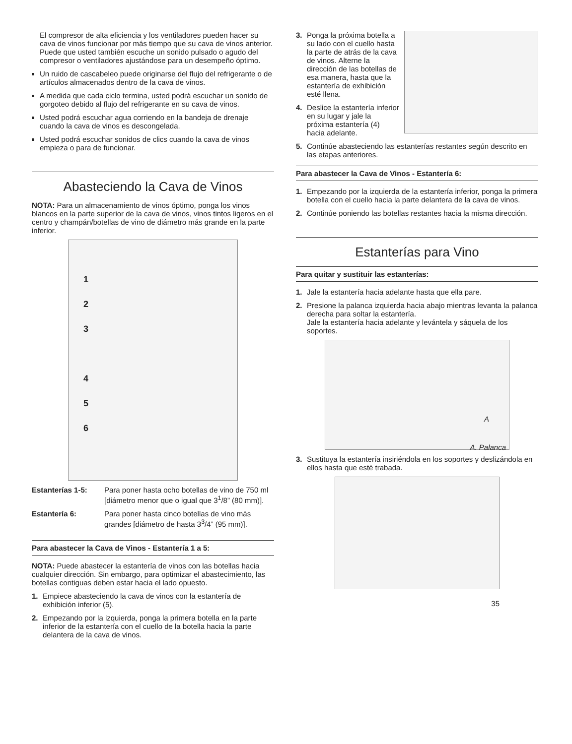El compresor de alta eficiencia y los ventiladores pueden hacer su cava de vinos funcionar por más tiempo que su cava de vinos anterior. Puede que usted también escuche un sonido pulsado o agudo del compresor o ventiladores ajustándose para un desempeño óptimo.
Un ruido de cascabeleo puede originarse del flujo del refrigerante o de artículos almacenados dentro de la cava de vinos.
A medida que cada ciclo termina, usted podrá escuchar un sonido de gorgoteo debido al flujo del refrigerante en su cava de vinos.
Usted podrá escuchar agua corriendo en la bandeja de drenaje cuando la cava de vinos es descongelada.
Usted podrá escuchar sonidos de clics cuando la cava de vinos empieza o para de funcionar.
Abasteciendo la Cava de Vinos
NOTA: Para un almacenamiento de vinos óptimo, ponga los vinos blancos en la parte superior de la cava de vinos, vinos tintos ligeros en el centro y champán/botellas de vino de diámetro más grande en la parte inferior.
1
2
3
4
5
6
Estanterías 1-5:
Para poner hasta ocho botellas de vino de 750 ml [diámetro menor que o igual que 3<sup>1</sup>/8” (80 mm)].
Estantería 6: Para poner hasta cinco botellas de vino más grandes [diámetro de hasta 3<sup>3</sup>/4” (95 mm)].
Para abastecer la Cava de Vinos - Estantería 1 a 5:
NOTA: Puede abastecer la estantería de vinos con las botellas hacia cualquier dirección. Sin embargo, para optimizar el abastecimiento, las botellas contiguas deben estar hacia el lado opuesto.
1. Empiece abasteciendo la cava de vinos con la estantería de exhibición inferior (5).
2. Empezando por la izquierda, ponga la primera botella en la parte inferior de la estantería con el cuello de la botella hacia la parte delantera de la cava de vinos.
3. Ponga la próxima botella a su lado con el cuello hasta la parte de atrás de la cava de vinos. Alterne la dirección de las botellas de esa manera, hasta que la estantería de exhibición esté llena.
4. Deslice la estantería inferior en su lugar y jale la próxima estantería (4) hacia adelante.
5. Continúe abasteciendo las estanterías restantes según descrito en las etapas anteriores.
Para abastecer la Cava de Vinos - Estantería 6:
1. Empezando por la izquierda de la estantería inferior, ponga la primera botella con el cuello hacia la parte delantera de la cava de vinos.
2. Continúe poniendo las botellas restantes hacia la misma dirección.
Estanterías para Vino
Para quitar y sustituir las estanterías:
1. Jale la estantería hacia adelante hasta que ella pare.
2. Presione la palanca izquierda hacia abajo mientras levanta la palanca derecha para soltar la estantería.
Jale la estantería hacia adelante y levántela y sáquela de los soportes.
A
A. Palanca
3. Sustituya la estantería insiriéndola en los soportes y deslizándola en ellos hasta que esté trabada.
35